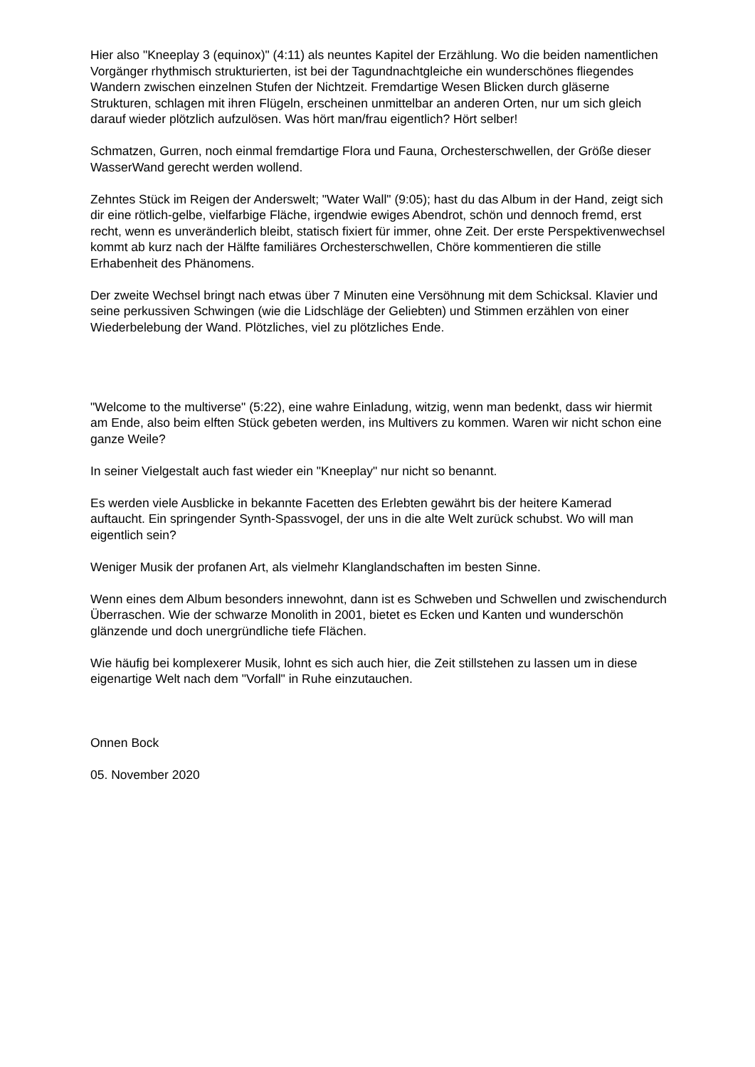Hier also "Kneeplay 3 (equinox)" (4:11) als neuntes Kapitel der Erzählung. Wo die beiden namentlichen Vorgänger rhythmisch strukturierten, ist bei der Tagundnachtgleiche ein wunderschönes fliegendes Wandern zwischen einzelnen Stufen der Nichtzeit. Fremdartige Wesen Blicken durch gläserne Strukturen, schlagen mit ihren Flügeln, erscheinen unmittelbar an anderen Orten, nur um sich gleich darauf wieder plötzlich aufzulösen. Was hört man/frau eigentlich? Hört selber!
Schmatzen, Gurren, noch einmal fremdartige Flora und Fauna, Orchesterschwellen, der Größe dieser WasserWand gerecht werden wollend.
Zehntes Stück im Reigen der Anderswelt; "Water Wall" (9:05); hast du das Album in der Hand, zeigt sich dir eine rötlich-gelbe, vielfarbige Fläche, irgendwie ewiges Abendrot, schön und dennoch fremd, erst recht, wenn es unveränderlich bleibt, statisch fixiert für immer, ohne Zeit. Der erste Perspektivenwechsel kommt ab kurz nach der Hälfte familiäres Orchesterschwellen, Chöre kommentieren die stille Erhabenheit des Phänomens.
Der zweite Wechsel bringt nach etwas über 7 Minuten eine Versöhnung mit dem Schicksal. Klavier und seine perkussiven Schwingen (wie die Lidschläge der Geliebten) und Stimmen erzählen von einer Wiederbelebung der Wand. Plötzliches, viel zu plötzliches Ende.
"Welcome to the multiverse" (5:22), eine wahre Einladung, witzig, wenn man bedenkt, dass wir hiermit am Ende, also beim elften Stück gebeten werden, ins Multivers zu kommen. Waren wir nicht schon eine ganze Weile?
In seiner Vielgestalt auch fast wieder ein "Kneeplay" nur nicht so benannt.
Es werden viele Ausblicke in bekannte Facetten des Erlebten gewährt bis der heitere Kamerad auftaucht. Ein springender Synth-Spassvogel, der uns in die alte Welt zurück schubst. Wo will man eigentlich sein?
Weniger Musik der profanen Art, als vielmehr Klanglandschaften im besten Sinne.
Wenn eines dem Album besonders innewohnt, dann ist es Schweben und Schwellen und zwischendurch Überraschen. Wie der schwarze Monolith in 2001, bietet es Ecken und Kanten und wunderschön glänzende und doch unergründliche tiefe Flächen.
Wie häufig bei komplexerer Musik, lohnt es sich auch hier, die Zeit stillstehen zu lassen um in diese eigenartige Welt nach dem "Vorfall" in Ruhe einzutauchen.
Onnen Bock
05. November 2020